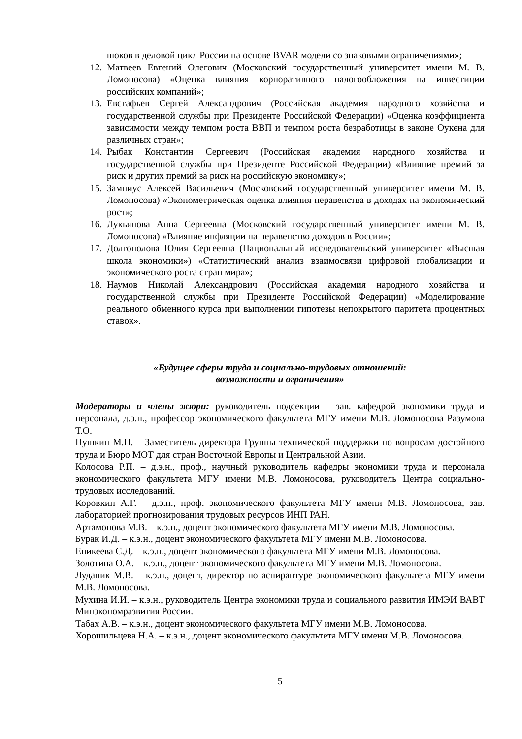шоков в деловой цикл России на основе BVAR модели со знаковыми ограничениями»;
12.
Матвеев Евгений Олегович (Московский государственный университет имени М. В. Ломоносова) «Оценка влияния корпоративного налогообложения на инвестиции российских компаний»;
13.
Евстафьев Сергей Александрович (Российская академия народного хозяйства и государственной службы при Президенте Российской Федерации) «Оценка коэффициента зависимости между темпом роста ВВП и темпом роста безработицы в законе Оукена для различных стран»;
14.
Рыбак Константин Сергеевич (Российская академия народного хозяйства и государственной службы при Президенте Российской Федерации) «Влияние премий за риск и других премий за риск на российскую экономику»;
15.
Замниус Алексей Васильевич (Московский государственный университет имени М. В. Ломоносова) «Эконометрическая оценка влияния неравенства в доходах на экономический рост»;
16.
Лукьянова Анна Сергеевна (Московский государственный университет имени М. В. Ломоносова) «Влияние инфляции на неравенство доходов в России»;
17.
Долгополова Юлия Сергеевна (Национальный исследовательский университет «Высшая школа экономики») «Статистический анализ взаимосвязи цифровой глобализации и экономического роста стран мира»;
18.
Наумов Николай Александрович (Российская академия народного хозяйства и государственной службы при Президенте Российской Федерации) «Моделирование реального обменного курса при выполнении гипотезы непокрытого паритета процентных ставок».
«Будущее сферы труда и социально-трудовых отношений:
возможности и ограничения»
Модераторы и члены жюри: руководитель подсекции – зав. кафедрой экономики труда и персонала, д.э.н., профессор экономического факультета МГУ имени М.В. Ломоносова Разумова Т.О.
Пушкин М.П. – Заместитель директора Группы технической поддержки по вопросам достойного труда и Бюро МОТ для стран Восточной Европы и Центральной Азии.
Колосова Р.П. – д.э.н., проф., научный руководитель кафедры экономики труда и персонала экономического факультета МГУ имени М.В. Ломоносова, руководитель Центра социально-трудовых исследований.
Коровкин А.Г. – д.э.н., проф. экономического факультета МГУ имени М.В. Ломоносова, зав. лабораторией прогнозирования трудовых ресурсов ИНП РАН.
Артамонова М.В. – к.э.н., доцент экономического факультета МГУ имени М.В. Ломоносова.
Бурак И.Д. – к.э.н., доцент экономического факультета МГУ имени М.В. Ломоносова.
Еникеева С.Д. – к.э.н., доцент экономического факультета МГУ имени М.В. Ломоносова.
Золотина О.А. – к.э.н., доцент экономического факультета МГУ имени М.В. Ломоносова.
Луданик М.В. – к.э.н., доцент, директор по аспирантуре экономического факультета МГУ имени М.В. Ломоносова.
Мухина И.И. – к.э.н., руководитель Центра экономики труда и социального развития ИМЭИ ВАВТ Минэкономразвития России.
Табах А.В. – к.э.н., доцент экономического факультета МГУ имени М.В. Ломоносова.
Хорошильцева Н.А. – к.э.н., доцент экономического факультета МГУ имени М.В. Ломоносова.
5